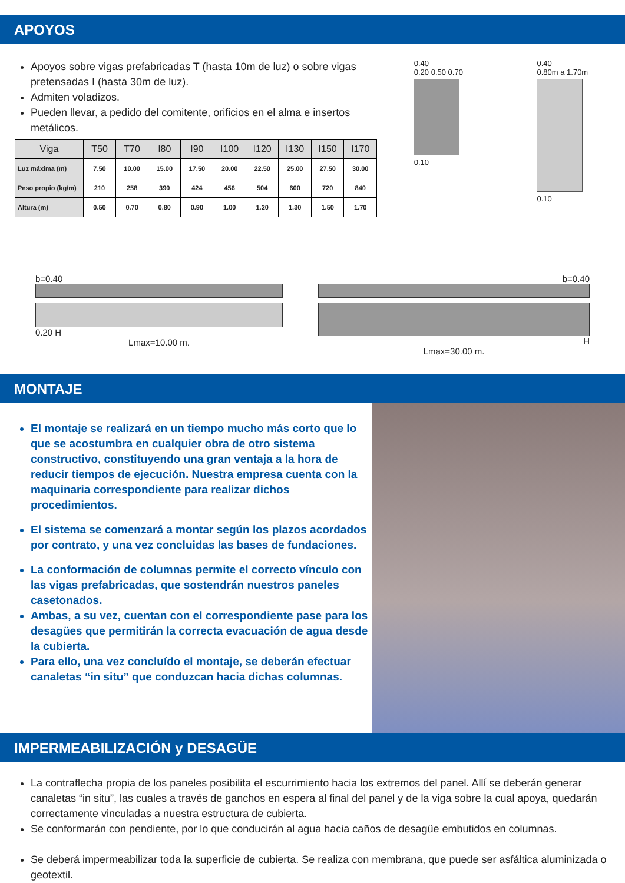APOYOS
Apoyos sobre vigas prefabricadas T (hasta 10m de luz) o sobre vigas pretensadas I (hasta 30m de luz).
Admiten voladizos.
Pueden llevar, a pedido del comitente, orificios en el alma e insertos metálicos.
| Viga | T50 | T70 | I80 | I90 | I100 | I120 | I130 | I150 | I170 |
| --- | --- | --- | --- | --- | --- | --- | --- | --- | --- |
| Luz máxima (m) | 7.50 | 10.00 | 15.00 | 17.50 | 20.00 | 22.50 | 25.00 | 27.50 | 30.00 |
| Peso propio (kg/m) | 210 | 258 | 390 | 424 | 456 | 504 | 600 | 720 | 840 |
| Altura (m) | 0.50 | 0.70 | 0.80 | 0.90 | 1.00 | 1.20 | 1.30 | 1.50 | 1.70 |
0.40
0.20 0.50 0.70
0.10
0.40
0.80m a 1.70m
0.10
b=0.40
0.20 H
Lmax=10.00 m.
b=0.40
H
Lmax=30.00 m.
MONTAJE
El montaje se realizará en un tiempo mucho más corto que lo que se acostumbra en cualquier obra de otro sistema constructivo, constituyendo una gran ventaja a la hora de reducir tiempos de ejecución. Nuestra empresa cuenta con la maquinaria correspondiente para realizar dichos procedimientos.
El sistema se comenzará a montar según los plazos acordados por contrato, y una vez concluidas las bases de fundaciones.
La conformación de columnas permite el correcto vínculo con las vigas prefabricadas, que sostendrán nuestros paneles casetonados.
Ambas, a su vez, cuentan con el correspondiente pase para los desagües que permitirán la correcta evacuación de agua desde la cubierta.
Para ello, una vez concluído el montaje, se deberán efectuar canaletas “in situ” que conduzcan hacia dichas columnas.
IMPERMEABILIZACIÓN y DESAGÜE
La contraflecha propia de los paneles posibilita el escurrimiento hacia los extremos del panel. Allí se deberán generar canaletas “in situ”, las cuales a través de ganchos en espera al final del panel y de la viga sobre la cual apoya, quedarán correctamente vinculadas a nuestra estructura de cubierta.
Se conformarán con pendiente, por lo que conducirán al agua hacia caños de desagüe embutidos en columnas.
Se deberá impermeabilizar toda la superficie de cubierta. Se realiza con membrana, que puede ser asfáltica aluminizada o geotextil.